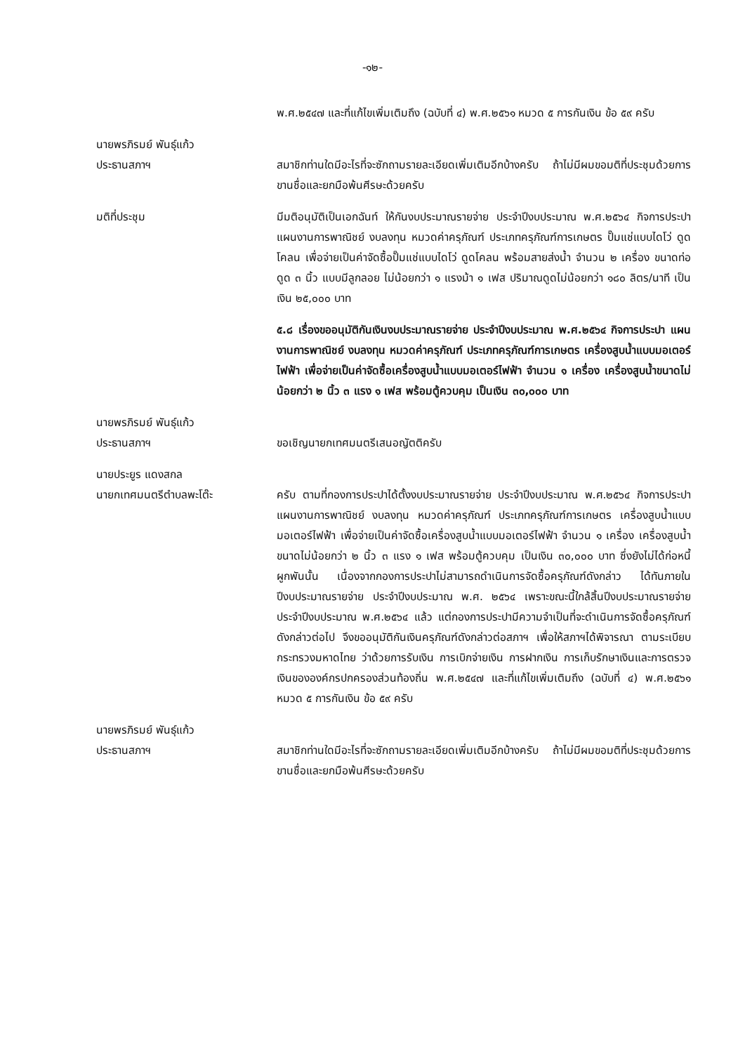-๑๒-
พ.ศ.๒๕๔๗ และที่แก้ไขเพิ่มเติมถึง (ฉบับที่ ๔) พ.ศ.๒๕๖๑ หมวด ๕ การกันเงิน ข้อ ๕๙ ครับ
นายพรภิรมย์ พันธุ์แก้ว
ประธานสภาฯ
สมาชิกท่านใดมีอะไรที่จะซักถามรายละเอียดเพิ่มเติมอีกบ้างครับ ถ้าไม่มีผมขอมติที่ประชุมด้วยการขานชื่อและยกมือพ้นศีรษะด้วยครับ
มติที่ประชุม มีมติอนุมัติเป็นเอกฉันท์ ให้กันงบประมาณรายจ่าย ประจำปีงบประมาณ พ.ศ.๒๕๖๔ กิจการประปา แผนงานการพาณิชย์ งบลงทุน หมวดค่าครุภัณฑ์ ประเภทครุภัณฑ์การเกษตร ปั๊มแช่แบบไดโว่ ดูดโคลน เพื่อจ่ายเป็นค่าจัดซื้อปั๊มแช่แบบไดโว่ ดูดโคลน พร้อมสายส่งน้ำ จำนวน ๒ เครื่อง ขนาดท่อดูด ๓ นิ้ว แบบมีลูกลอย ไม่น้อยกว่า ๑ แรงม้า ๑ เฟส ปริมาณดูดไม่น้อยกว่า ๑๘๐ ลิตร/นาที เป็นเงิน ๒๕,๐๐๐ บาท
๕.๘ เรื่องขออนุมัติกันเงินงบประมาณรายจ่าย ประจำปีงบประมาณ พ.ศ.๒๕๖๔ กิจการประปา แผนงานการพาณิชย์ งบลงทุน หมวดค่าครุภัณฑ์ ประเภทครุภัณฑ์การเกษตร เครื่องสูบน้ำแบบมอเตอร์ไฟฟ้า เพื่อจ่ายเป็นค่าจัดซื้อเครื่องสูบน้ำแบบมอเตอร์ไฟฟ้า จำนวน ๑ เครื่อง เครื่องสูบน้ำขนาดไม่น้อยกว่า ๒ นิ้ว ๓ แรง ๑ เฟส พร้อมตู้ควบคุม เป็นเงิน ๓๐,๐๐๐ บาท
นายพรภิรมย์ พันธุ์แก้ว
ประธานสภาฯ
ขอเชิญนายกเทศมนตรีเสนอญัตติครับ
นายประยูร แดงสกล
นายกเทศมนตรีตำบลพะโต๊ะ
ครับ ตามที่กองการประปาได้ตั้งงบประมาณรายจ่าย ประจำปีงบประมาณ พ.ศ.๒๕๖๔ กิจการประปา แผนงานการพาณิชย์ งบลงทุน หมวดค่าครุภัณฑ์ ประเภทครุภัณฑ์การเกษตร เครื่องสูบน้ำแบบมอเตอร์ไฟฟ้า เพื่อจ่ายเป็นค่าจัดซื้อเครื่องสูบน้ำแบบมอเตอร์ไฟฟ้า จำนวน ๑ เครื่อง เครื่องสูบน้ำขนาดไม่น้อยกว่า ๒ นิ้ว ๓ แรง ๑ เฟส พร้อมตู้ควบคุม เป็นเงิน ๓๐,๐๐๐ บาท ซึ่งยังไม่ได้ก่อหนี้ผูกพันนั้น เนื่องจากกองการประปาไม่สามารถดำเนินการจัดซื้อครุภัณฑ์ดังกล่าว ได้ทันภายในปีงบประมาณรายจ่าย ประจำปีงบประมาณ พ.ศ. ๒๕๖๔ เพราะขณะนี้ใกล้สิ้นปีงบประมาณรายจ่าย ประจำปีงบประมาณ พ.ศ.๒๕๖๔ แล้ว แต่กองการประปามีความจำเป็นที่จะดำเนินการจัดซื้อครุภัณฑ์ดังกล่าวต่อไป จึงขออนุมัติกันเงินครุภัณฑ์ดังกล่าวต่อสภาฯ เพื่อให้สภาฯได้พิจารณา ตามระเบียบกระทรวงมหาดไทย ว่าด้วยการรับเงิน การเบิกจ่ายเงิน การฝากเงิน การเก็บรักษาเงินและการตรวจเงินขององค์กรปกครองส่วนท้องถิ่น พ.ศ.๒๕๔๗ และที่แก้ไขเพิ่มเติมถึง (ฉบับที่ ๔) พ.ศ.๒๕๖๑ หมวด ๕ การกันเงิน ข้อ ๕๙ ครับ
นายพรภิรมย์ พันธุ์แก้ว
ประธานสภาฯ
สมาชิกท่านใดมีอะไรที่จะซักถามรายละเอียดเพิ่มเติมอีกบ้างครับ ถ้าไม่มีผมขอมติที่ประชุมด้วยการขานชื่อและยกมือพ้นศีรษะด้วยครับ